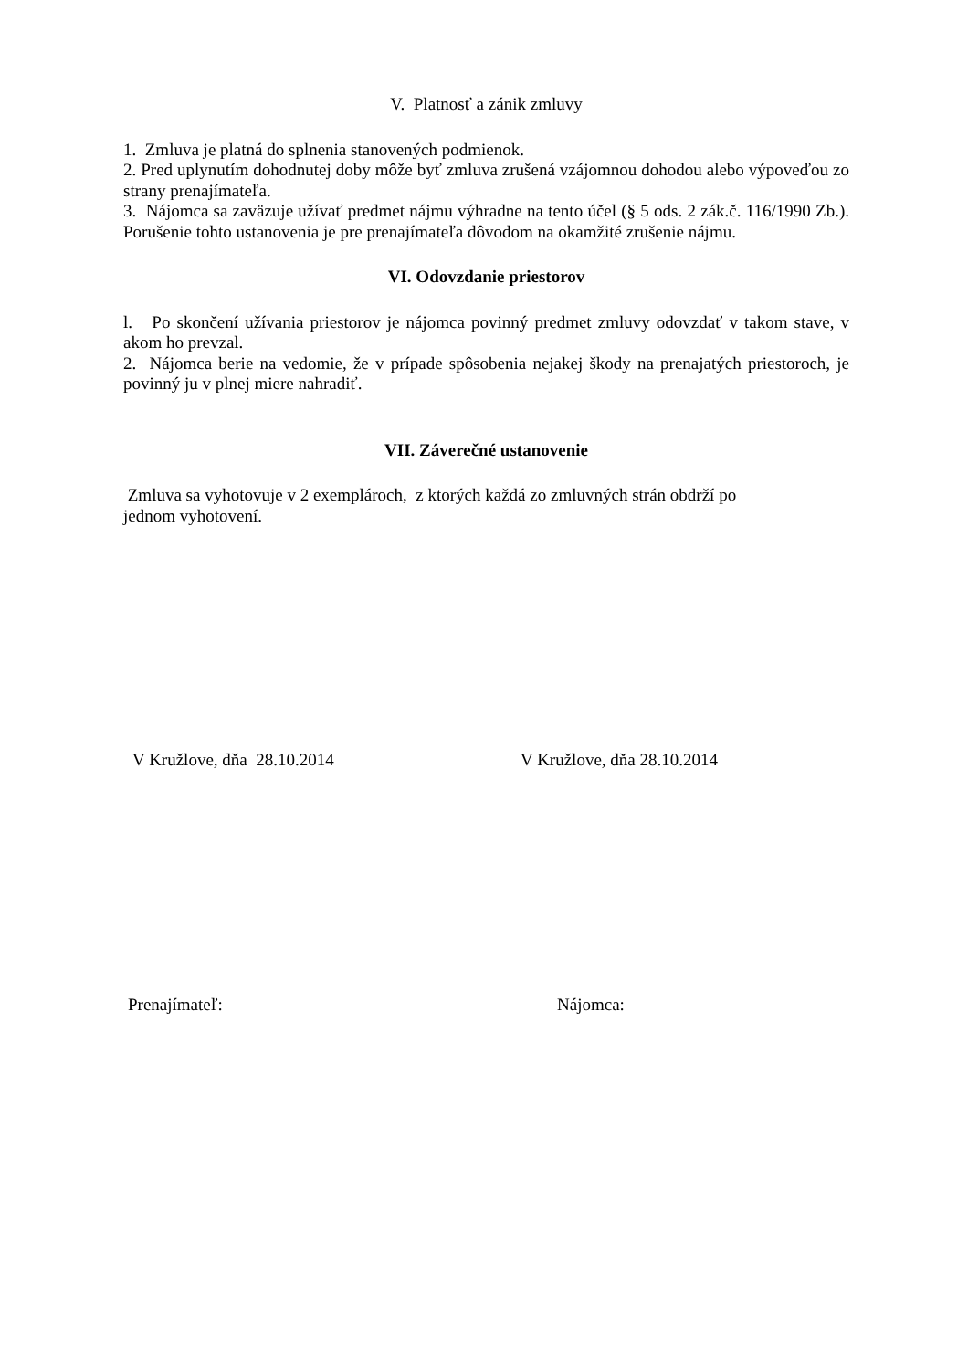V. Platnosť a zánik zmluvy
1. Zmluva je platná do splnenia stanovených podmienok.
2. Pred uplynutím dohodnutej doby môže byť zmluva zrušená vzájomnou dohodou alebo výpoveďou zo strany prenajímateľa.
3. Nájomca sa zaväzuje užívať predmet nájmu výhradne na tento účel (§ 5 ods. 2 zák.č. 116/1990 Zb.). Porušenie tohto ustanovenia je pre prenajímateľa dôvodom na okamžité zrušenie nájmu.
VI. Odovzdanie priestorov
l. Po skončení užívania priestorov je nájomca povinný predmet zmluvy odovzdať v takom stave, v akom ho prevzal.
2. Nájomca berie na vedomie, že v prípade spôsobenia nejakej škody na prenajatých priestoroch, je povinný ju v plnej miere nahradiť.
VII. Záverečné ustanovenie
Zmluva sa vyhotovuje v 2 exemplároch, z ktorých každá zo zmluvných strán obdrží po
jednom vyhotovení.
V Kružlove, dňa 28.10.2014 V Kružlove, dňa 28.10.2014
Prenajímateľ: Nájomca: